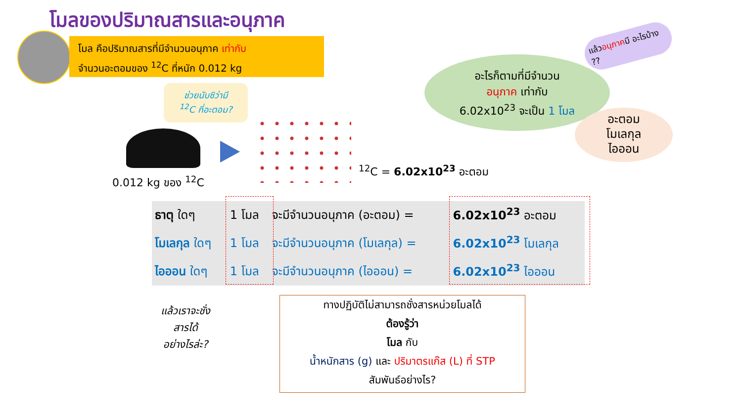โมลของปริมาณสารและอนุภาค
โมล คือปริมาณสารที่มีจำนวนอนุภาค เท่ากับ
จำนวนอะตอมของ <sup>12</sup>C ที่หนัก 0.012 kg
ช่วยนับซิว่ามี
<sup>12</sup>C กี่อะตอม?
0.012 kg ของ <sup>12</sup>C
<sup>12</sup>C = 6.02x10<sup>23</sup> อะตอม
อะไรก็ตามที่มีจำนวน
อนุภาค เท่ากับ
6.02x10<sup>23</sup> จะเป็น 1 โมล
แล้วอนุภาคมี อะไรบ้าง ??
อะตอม
โมเลกุล
ไอออน
| ธาตุ ใดๆ | 1 โมล | จะมีจำนวนอนุภาค (อะตอม) = | 6.02x10<sup>23</sup> อะตอม |
| โมเลกุล ใดๆ | 1 โมล | จะมีจำนวนอนุภาค (โมเลกุล) = | 6.02x10<sup>23</sup> โมเลกุล |
| ไอออน ใดๆ | 1 โมล | จะมีจำนวนอนุภาค (ไอออน) = | 6.02x10<sup>23</sup> ไอออน |
แล้วเราจะชั่ง
สารได้
อย่างไรล่ะ?
ทางปฏิบัติไม่สามารถชั่งสารหน่วยโมลได้
ต้องรู้ว่า
โมล กับ
น้ำหนักสาร (g) และ ปริมาตรแก๊ส (L) ที่ STP
สัมพันธ์อย่างไร?